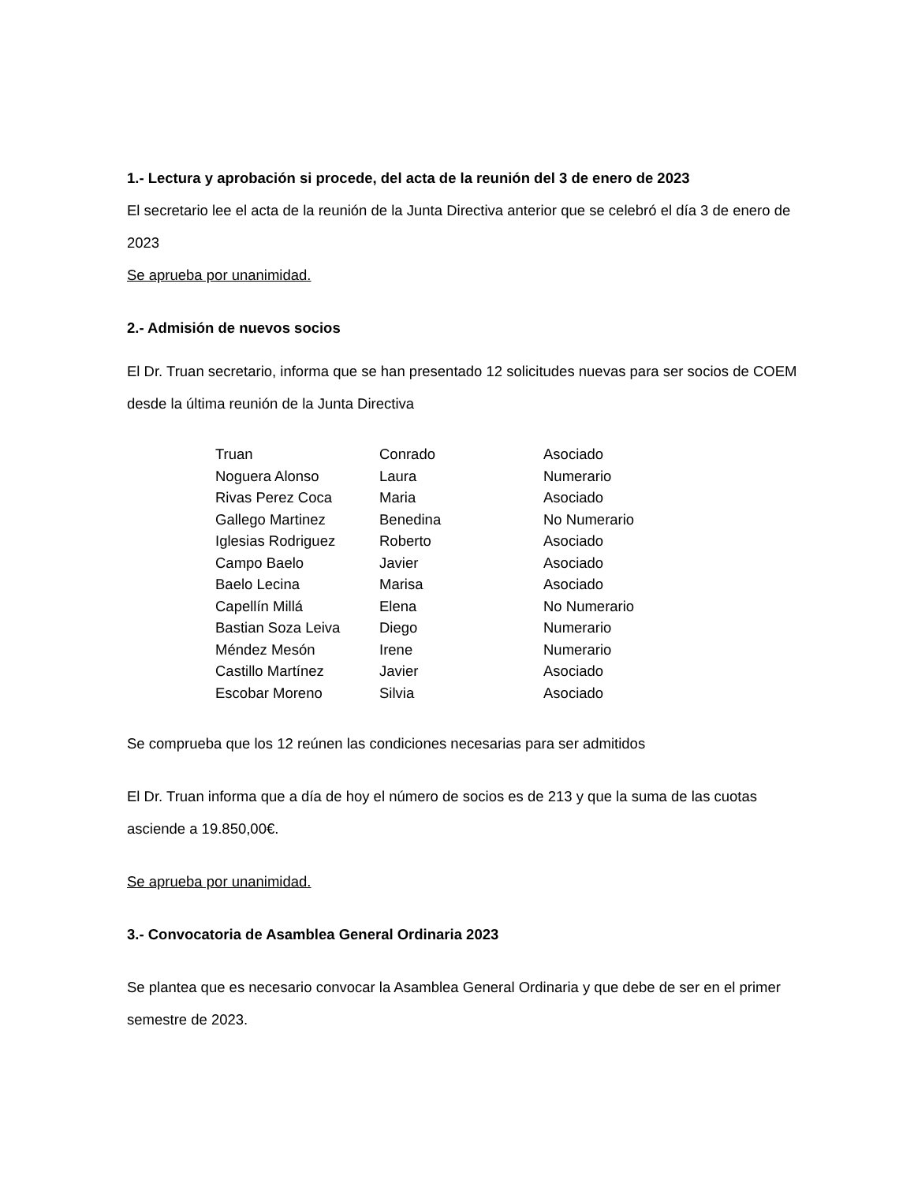1.- Lectura y aprobación si procede, del acta de la reunión del 3 de enero de 2023
El secretario lee el acta de la reunión de la Junta Directiva anterior que se celebró el día 3 de enero de 2023
Se aprueba por unanimidad.
2.- Admisión de nuevos socios
El Dr. Truan secretario, informa que se han presentado 12 solicitudes nuevas para ser socios de COEM desde la última reunión de la Junta Directiva
| Truan | Conrado | Asociado |
| Noguera Alonso | Laura | Numerario |
| Rivas Perez Coca | Maria | Asociado |
| Gallego Martinez | Benedina | No Numerario |
| Iglesias Rodriguez | Roberto | Asociado |
| Campo Baelo | Javier | Asociado |
| Baelo Lecina | Marisa | Asociado |
| Capellín Millá | Elena | No Numerario |
| Bastian Soza Leiva | Diego | Numerario |
| Méndez Mesón | Irene | Numerario |
| Castillo Martínez | Javier | Asociado |
| Escobar Moreno | Silvia | Asociado |
Se comprueba que los 12 reúnen las condiciones necesarias para ser admitidos
El Dr. Truan informa que a día de hoy el número de socios es de 213 y que la suma de las cuotas asciende a 19.850,00€.
Se aprueba por unanimidad.
3.- Convocatoria de Asamblea General Ordinaria 2023
Se plantea que es necesario convocar la Asamblea General Ordinaria y que debe de ser en el primer semestre de 2023.